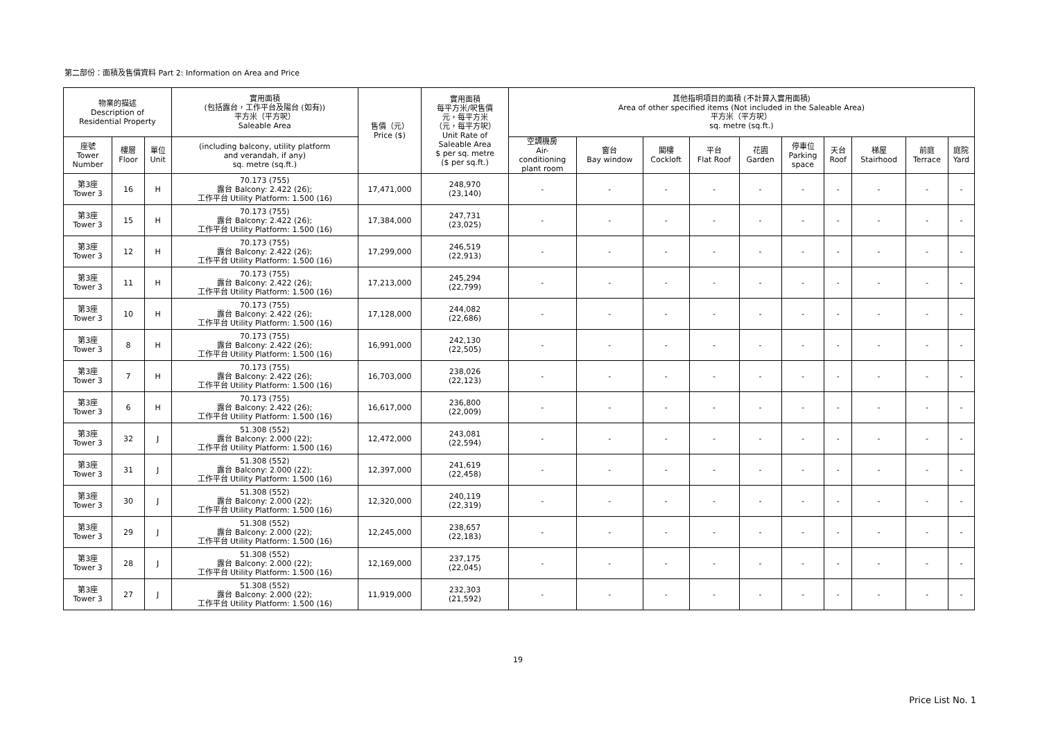第二部份：面積及售價資料 Part 2: Information on Area and Price
| 物業的描述 Description of Residential Property | | | 實用面積 (包括露台，工作平台及陽台 (如有)) 平方米（平方呎） Saleable Area | 售價（元） Price ($) | 實用面積 每平方米/呎售價 元，每平方米 （元，每平方呎） Unit Rate of Saleable Area $ per sq. metre ($ per sq.ft.) | 其他指明項目的面積 (不計算入實用面積) Area of other specified items (Not included in the Saleable Area) 平方米（平方呎） sq. metre (sq.ft.) | | | | | | | | | |
| --- | --- | --- | --- | --- | --- | --- | --- | --- | --- | --- | --- | --- | --- | --- | --- |
| 座號 Tower Number | 樓層 Floor | 單位 Unit | (including balcony, utility platform and verandah, if any) sq. metre (sq.ft.) | | | 空調機房 Air- conditioning plant room | 窗台 Bay window | 閣樓 Cockloft | 平台 Flat Roof | 花園 Garden | 停車位 Parking space | 天台 Roof | 梯屋 Stairhood | 前庭 Terrace | 庭院 Yard |
| 第3座 Tower 3 | 16 | H | 70.173 (755) 露台 Balcony: 2.422 (26); 工作平台 Utility Platform: 1.500 (16) | 17,471,000 | 248,970 (23,140) | - | - | - | - | - | - | - | - | - | - |
| 第3座 Tower 3 | 15 | H | 70.173 (755) 露台 Balcony: 2.422 (26); 工作平台 Utility Platform: 1.500 (16) | 17,384,000 | 247,731 (23,025) | - | - | - | - | - | - | - | - | - | - |
| 第3座 Tower 3 | 12 | H | 70.173 (755) 露台 Balcony: 2.422 (26); 工作平台 Utility Platform: 1.500 (16) | 17,299,000 | 246,519 (22,913) | - | - | - | - | - | - | - | - | - | - |
| 第3座 Tower 3 | 11 | H | 70.173 (755) 露台 Balcony: 2.422 (26); 工作平台 Utility Platform: 1.500 (16) | 17,213,000 | 245,294 (22,799) | - | - | - | - | - | - | - | - | - | - |
| 第3座 Tower 3 | 10 | H | 70.173 (755) 露台 Balcony: 2.422 (26); 工作平台 Utility Platform: 1.500 (16) | 17,128,000 | 244,082 (22,686) | - | - | - | - | - | - | - | - | - | - |
| 第3座 Tower 3 | 8 | H | 70.173 (755) 露台 Balcony: 2.422 (26); 工作平台 Utility Platform: 1.500 (16) | 16,991,000 | 242,130 (22,505) | - | - | - | - | - | - | - | - | - | - |
| 第3座 Tower 3 | 7 | H | 70.173 (755) 露台 Balcony: 2.422 (26); 工作平台 Utility Platform: 1.500 (16) | 16,703,000 | 238,026 (22,123) | - | - | - | - | - | - | - | - | - | - |
| 第3座 Tower 3 | 6 | H | 70.173 (755) 露台 Balcony: 2.422 (26); 工作平台 Utility Platform: 1.500 (16) | 16,617,000 | 236,800 (22,009) | - | - | - | - | - | - | - | - | - | - |
| 第3座 Tower 3 | 32 | J | 51.308 (552) 露台 Balcony: 2.000 (22); 工作平台 Utility Platform: 1.500 (16) | 12,472,000 | 243,081 (22,594) | - | - | - | - | - | - | - | - | - | - |
| 第3座 Tower 3 | 31 | J | 51.308 (552) 露台 Balcony: 2.000 (22); 工作平台 Utility Platform: 1.500 (16) | 12,397,000 | 241,619 (22,458) | - | - | - | - | - | - | - | - | - | - |
| 第3座 Tower 3 | 30 | J | 51.308 (552) 露台 Balcony: 2.000 (22); 工作平台 Utility Platform: 1.500 (16) | 12,320,000 | 240,119 (22,319) | - | - | - | - | - | - | - | - | - | - |
| 第3座 Tower 3 | 29 | J | 51.308 (552) 露台 Balcony: 2.000 (22); 工作平台 Utility Platform: 1.500 (16) | 12,245,000 | 238,657 (22,183) | - | - | - | - | - | - | - | - | - | - |
| 第3座 Tower 3 | 28 | J | 51.308 (552) 露台 Balcony: 2.000 (22); 工作平台 Utility Platform: 1.500 (16) | 12,169,000 | 237,175 (22,045) | - | - | - | - | - | - | - | - | - | - |
| 第3座 Tower 3 | 27 | J | 51.308 (552) 露台 Balcony: 2.000 (22); 工作平台 Utility Platform: 1.500 (16) | 11,919,000 | 232,303 (21,592) | - | - | - | - | - | - | - | - | - | - |
19
Price List No. 1